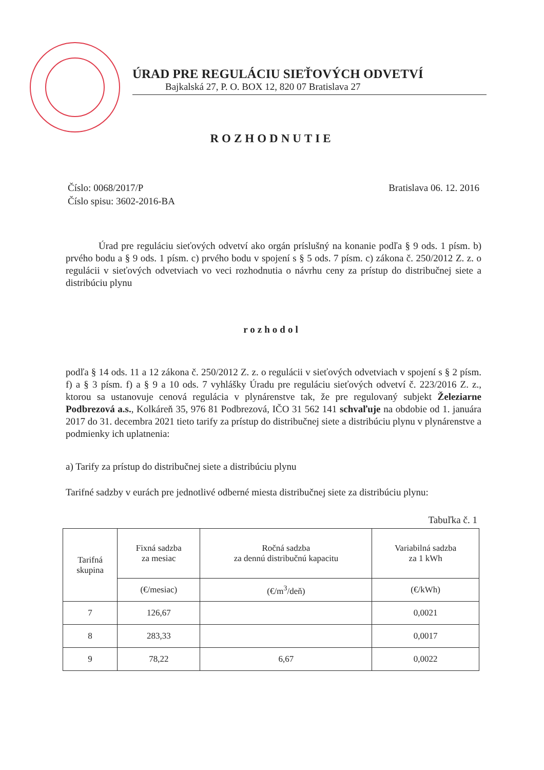ÚRAD PRE REGULÁCIU SIEŤOVÝCH ODVETVÍ
Bajkalská 27, P. O. BOX 12, 820 07 Bratislava 27
ROZHODNUTIE
Číslo: 0068/2017/P
Číslo spisu: 3602-2016-BA
Bratislava 06. 12. 2016
Úrad pre reguláciu sieťových odvetví ako orgán príslušný na konanie podľa § 9 ods. 1 písm. b) prvého bodu a § 9 ods. 1 písm. c) prvého bodu v spojení s § 5 ods. 7 písm. c) zákona č. 250/2012 Z. z. o regulácii v sieťových odvetviach vo veci rozhodnutia o návrhu ceny za prístup do distribučnej siete a distribúciu plynu
rozhodol
podľa § 14 ods. 11 a 12 zákona č. 250/2012 Z. z. o regulácii v sieťových odvetviach v spojení s § 2 písm. f) a § 3 písm. f) a § 9 a 10 ods. 7 vyhlášky Úradu pre reguláciu sieťových odvetví č. 223/2016 Z. z., ktorou sa ustanovuje cenová regulácia v plynárenstve tak, že pre regulovaný subjekt Železiarne Podbrezová a.s., Kolkáreň 35, 976 81 Podbrezová, IČO 31 562 141 schvaľuje na obdobie od 1. januára 2017 do 31. decembra 2021 tieto tarify za prístup do distribučnej siete a distribúciu plynu v plynárenstve a podmienky ich uplatnenia:
a) Tarify za prístup do distribučnej siete a distribúciu plynu
Tarifné sadzby v eurách pre jednotlivé odberné miesta distribučnej siete za distribúciu plynu:
Tabuľka č. 1
| Tarifná skupina | Fixná sadzba za mesiac | Ročná sadzba za dennú distribučnú kapacitu | Variabilná sadzba za 1 kWh |
| --- | --- | --- | --- |
| | (€/mesiac) | (€/m<sup>3</sup>/deň) | (€/kWh) |
| 7 | 126,67 | | 0,0021 |
| 8 | 283,33 | | 0,0017 |
| 9 | 78,22 | 6,67 | 0,0022 |